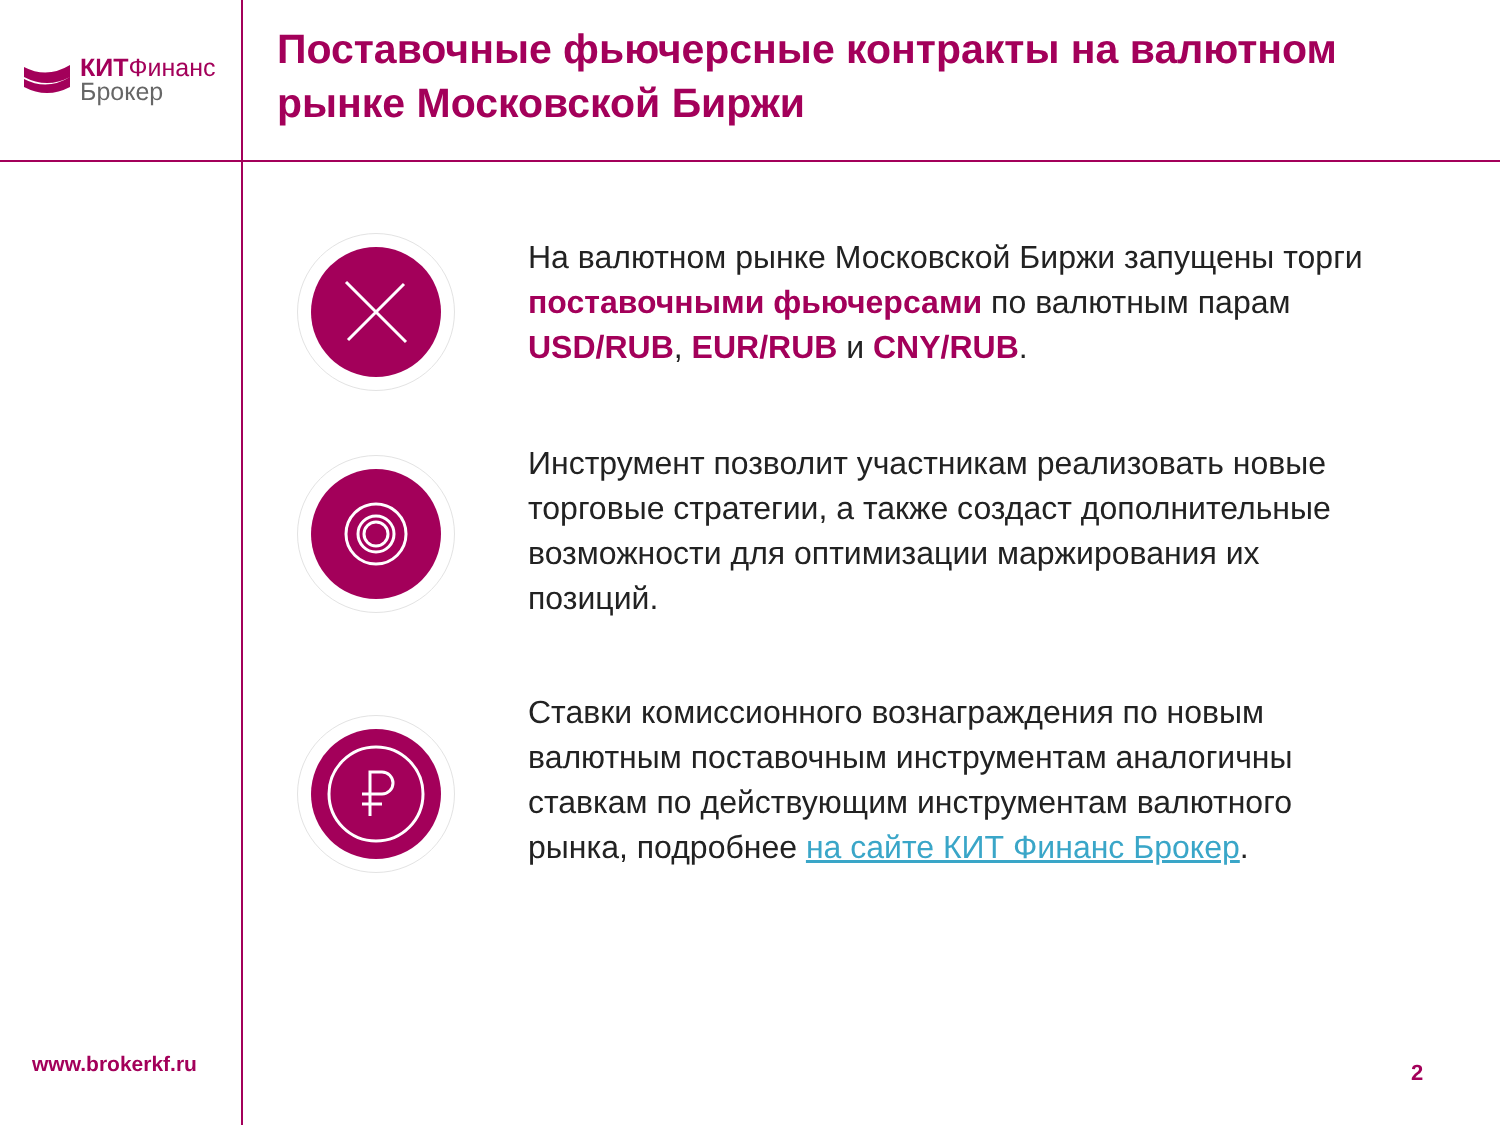КИТ Финанс
Брокер
Поставочные фьючерсные контракты на валютном рынке Московской Биржи
На валютном рынке Московской Биржи запущены торги поставочными фьючерсами по валютным парам USD/RUB, EUR/RUB и CNY/RUB.
Инструмент позволит участникам реализовать новые торговые стратегии, а также создаст дополнительные возможности для оптимизации маржирования их позиций.
Ставки комиссионного вознаграждения по новым валютным поставочным инструментам аналогичны ставкам по действующим инструментам валютного рынка, подробнее на сайте КИТ Финанс Брокер.
www.brokerkf.ru 2